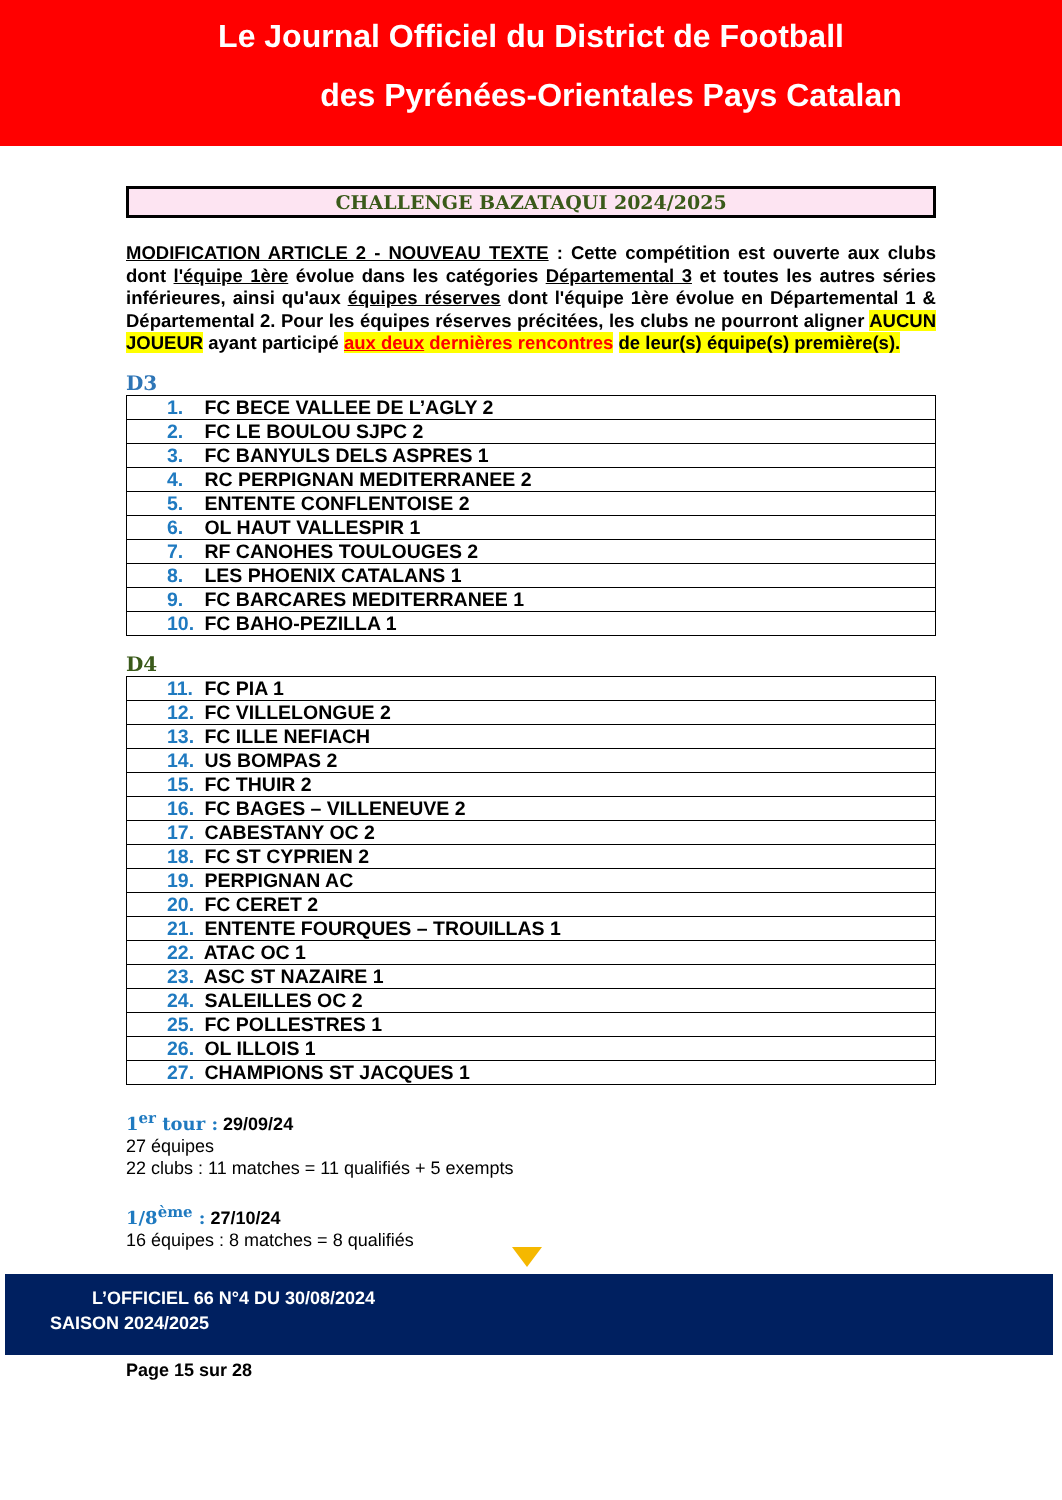Le Journal Officiel du District de Football
des Pyrénées-Orientales Pays Catalan
CHALLENGE BAZATAQUI 2024/2025
MODIFICATION ARTICLE 2 - NOUVEAU TEXTE : Cette compétition est ouverte aux clubs dont l'équipe 1ère évolue dans les catégories Départemental 3 et toutes les autres séries inférieures, ainsi qu'aux équipes réserves dont l'équipe 1ère évolue en Départemental 1 & Départemental 2. Pour les équipes réserves précitées, les clubs ne pourront aligner AUCUN JOUEUR ayant participé aux deux dernières rencontres de leur(s) équipe(s) première(s).
D3
| 1. FC BECE VALLEE DE L’AGLY 2 |
| 2. FC LE BOULOU SJPC 2 |
| 3. FC BANYULS DELS ASPRES 1 |
| 4. RC PERPIGNAN MEDITERRANEE 2 |
| 5. ENTENTE CONFLENTOISE 2 |
| 6. OL HAUT VALLESPIR 1 |
| 7. RF CANOHES TOULOUGES 2 |
| 8. LES PHOENIX CATALANS 1 |
| 9. FC BARCARES MEDITERRANEE 1 |
| 10. FC BAHO-PEZILLA 1 |
D4
| 11. FC PIA 1 |
| 12. FC VILLELONGUE 2 |
| 13. FC ILLE NEFIACH |
| 14. US BOMPAS 2 |
| 15. FC THUIR 2 |
| 16. FC BAGES – VILLENEUVE 2 |
| 17. CABESTANY OC 2 |
| 18. FC ST CYPRIEN 2 |
| 19. PERPIGNAN AC |
| 20. FC CERET 2 |
| 21. ENTENTE FOURQUES – TROUILLAS 1 |
| 22. ATAC OC 1 |
| 23. ASC ST NAZAIRE 1 |
| 24. SALEILLES OC 2 |
| 25. FC POLLESTRES 1 |
| 26. OL ILLOIS 1 |
| 27. CHAMPIONS ST JACQUES 1 |
1<sup>er</sup> tour : 29/09/24
27 équipes
22 clubs : 11 matches = 11 qualifiés + 5 exempts
1/8<sup>ème</sup> : 27/10/24
16 équipes : 8 matches = 8 qualifiés
L’OFFICIEL 66 N°4 DU 30/08/2024
SAISON 2024/2025
Page 15 sur 28